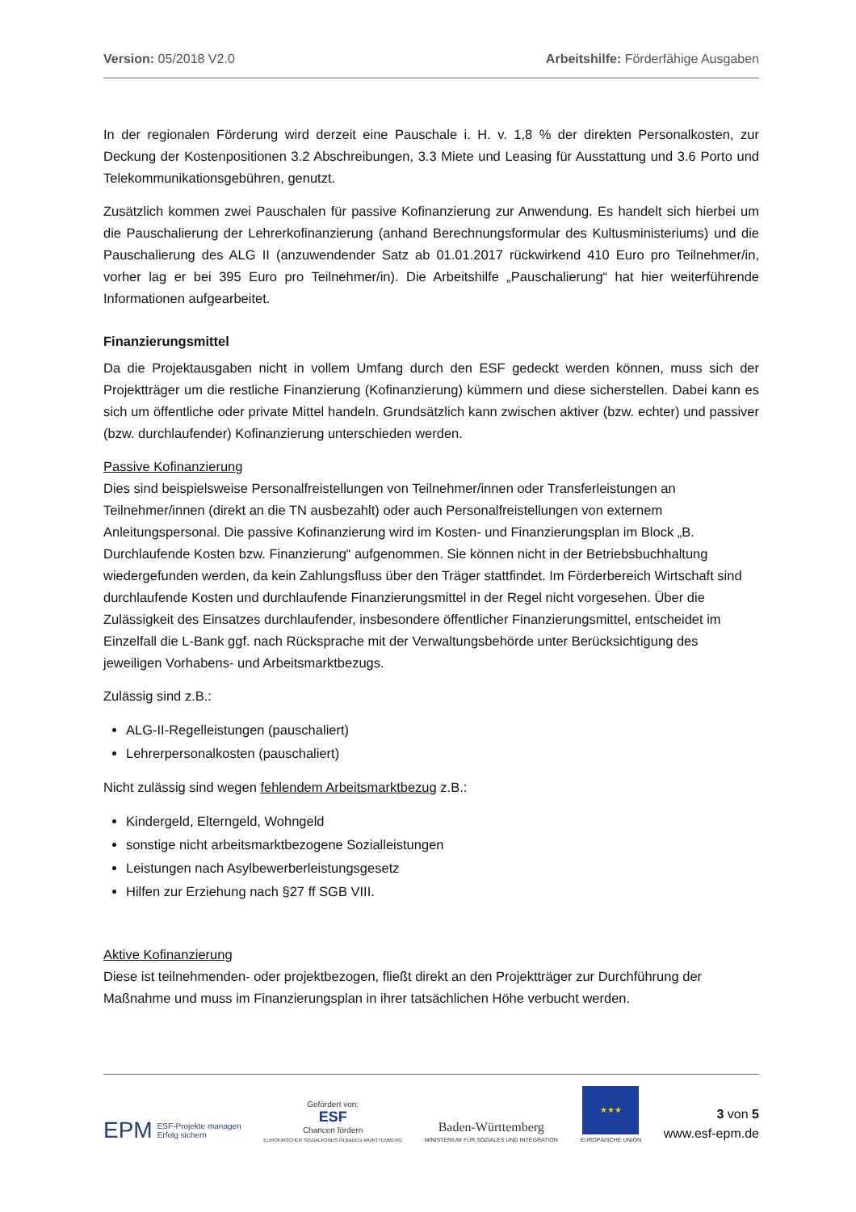Version: 05/2018 V2.0 Arbeitshilfe: Förderfähige Ausgaben
In der regionalen Förderung wird derzeit eine Pauschale i. H. v. 1,8 % der direkten Personalkosten, zur Deckung der Kostenpositionen 3.2 Abschreibungen, 3.3 Miete und Leasing für Ausstattung und 3.6 Porto und Telekommunikationsgebühren, genutzt.
Zusätzlich kommen zwei Pauschalen für passive Kofinanzierung zur Anwendung. Es handelt sich hierbei um die Pauschalierung der Lehrerkofinanzierung (anhand Berechnungsformular des Kultusministeriums) und die Pauschalierung des ALG II (anzuwendender Satz ab 01.01.2017 rückwirkend 410 Euro pro Teilnehmer/in, vorher lag er bei 395 Euro pro Teilnehmer/in). Die Arbeitshilfe „Pauschalierung“ hat hier weiterführende Informationen aufgearbeitet.
Finanzierungsmittel
Da die Projektausgaben nicht in vollem Umfang durch den ESF gedeckt werden können, muss sich der Projektträger um die restliche Finanzierung (Kofinanzierung) kümmern und diese sicherstellen. Dabei kann es sich um öffentliche oder private Mittel handeln. Grundsätzlich kann zwischen aktiver (bzw. echter) und passiver (bzw. durchlaufender) Kofinanzierung unterschieden werden.
Passive Kofinanzierung
Dies sind beispielsweise Personalfreistellungen von Teilnehmer/innen oder Transferleistungen an Teilnehmer/innen (direkt an die TN ausbezahlt) oder auch Personalfreistellungen von externem Anleitungspersonal. Die passive Kofinanzierung wird im Kosten- und Finanzierungsplan im Block „B. Durchlaufende Kosten bzw. Finanzierung“ aufgenommen. Sie können nicht in der Betriebsbuchhaltung wiedergefunden werden, da kein Zahlungsfluss über den Träger stattfindet. Im Förderbereich Wirtschaft sind durchlaufende Kosten und durchlaufende Finanzierungsmittel in der Regel nicht vorgesehen. Über die Zulässigkeit des Einsatzes durchlaufender, insbesondere öffentlicher Finanzierungsmittel, entscheidet im Einzelfall die L-Bank ggf. nach Rücksprache mit der Verwaltungsbehörde unter Berücksichtigung des jeweiligen Vorhabens- und Arbeitsmarktbezugs.
Zulässig sind z.B.:
ALG-II-Regelleistungen (pauschaliert)
Lehrerpersonalkosten (pauschaliert)
Nicht zulässig sind wegen fehlendem Arbeitsmarktbezug z.B.:
Kindergeld, Elterngeld, Wohngeld
sonstige nicht arbeitsmarktbezogene Sozialleistungen
Leistungen nach Asylbewerberleistungsgesetz
Hilfen zur Erziehung nach §27 ff SGB VIII.
Aktive Kofinanzierung
Diese ist teilnehmenden- oder projektbezogen, fließt direkt an den Projektträger zur Durchführung der Maßnahme und muss im Finanzierungsplan in ihrer tatsächlichen Höhe verbucht werden.
EPM ESF-Projekte managen
Erfolg sichern
Gefördert von:
ESF
Chancen fördern
EUROPÄISCHER SOZIALFONDS IN BADEN-WÜRTTEMBERG
Baden-Württemberg
MINISTERIUM FÜR SOZIALES UND INTEGRATION
★★★
EUROPÄISCHE UNION
3 von 5
www.esf-epm.de